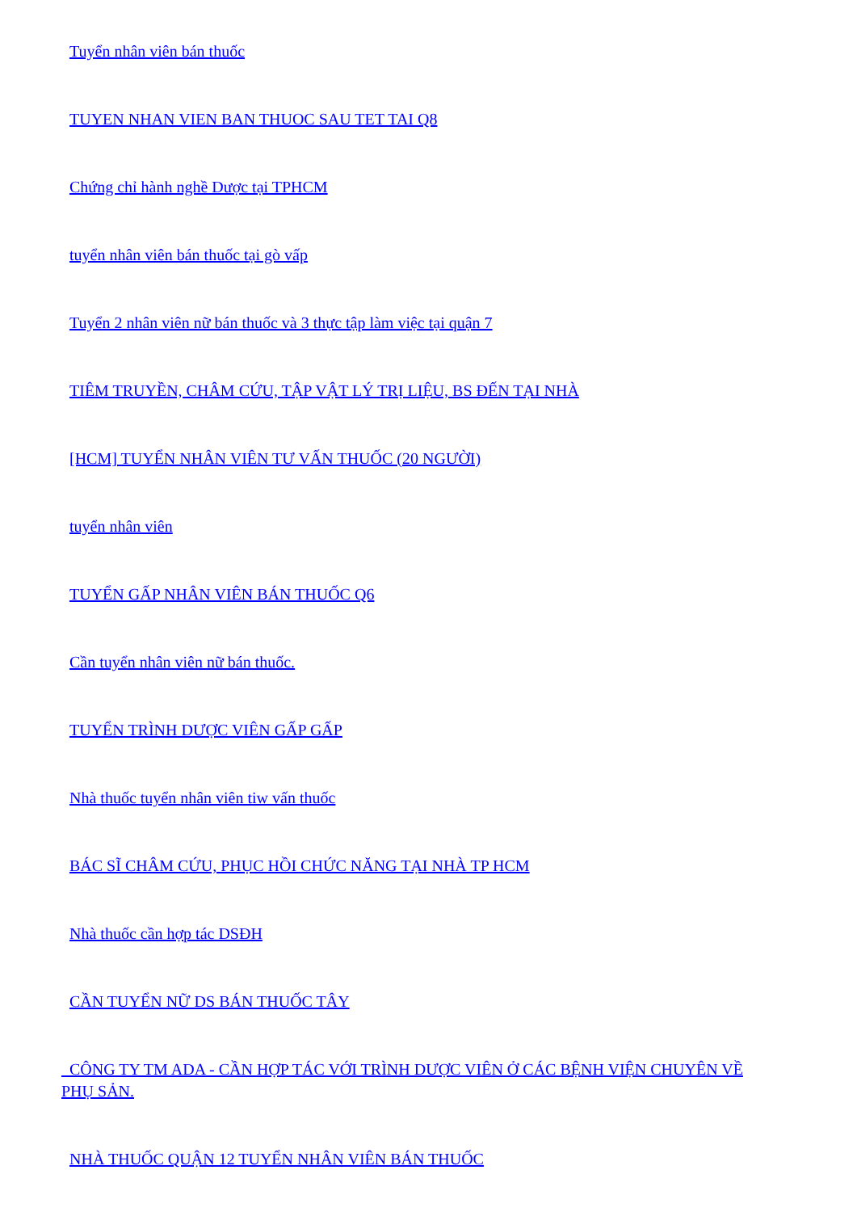Tuyển nhân viên bán thuốc
TUYEN NHAN VIEN BAN THUOC SAU TET TAI Q8
Chứng chỉ hành nghề Dược tại TPHCM
tuyển nhân viên bán thuốc tại gò vấp
Tuyển 2 nhân viên nữ bán thuốc và 3 thực tập làm việc tại quận 7
TIÊM TRUYỀN, CHÂM CỨU, TẬP VẬT LÝ TRỊ LIỆU, BS ĐẾN TẠI NHÀ
[HCM] TUYỂN NHÂN VIÊN TƯ VẤN THUỐC (20 NGƯỜI)
tuyển nhân viên
TUYỂN GẤP NHÂN VIÊN BÁN THUỐC Q6
Cần tuyển nhân viên nữ bán thuốc.
TUYỂN TRÌNH DƯỢC VIÊN GẤP GẤP
Nhà thuốc tuyển nhân viên tiw vấn thuốc
BÁC SĨ CHÂM CỨU, PHỤC HỒI CHỨC NĂNG TẠI NHÀ TP HCM
Nhà thuốc cần hợp tác DSĐH
CẦN TUYỂN NỮ DS BÁN THUỐC TÂY
CÔNG TY TM ADA - CẦN HỢP TÁC VỚI TRÌNH DƯỢC VIÊN Ở CÁC BỆNH VIỆN CHUYÊN VỀ PHỤ SẢN.
NHÀ THUỐC QUẬN 12 TUYỂN NHÂN VIÊN BÁN THUỐC